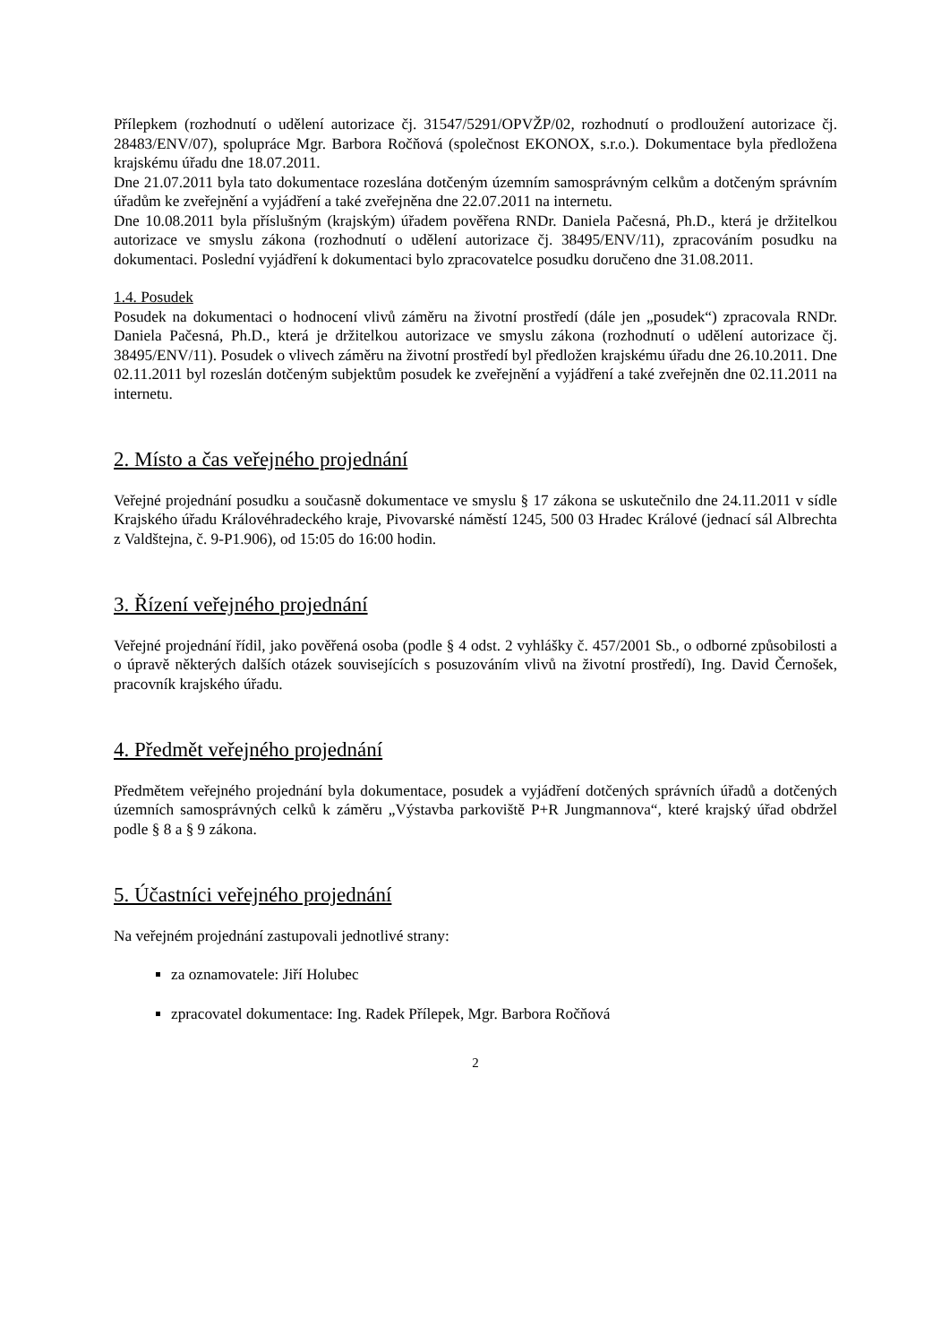Přílepkem (rozhodnutí o udělení autorizace čj. 31547/5291/OPVŽP/02, rozhodnutí o prodloužení autorizace čj. 28483/ENV/07), spolupráce Mgr. Barbora Ročňová (společnost EKONOX, s.r.o.). Dokumentace byla předložena krajskému úřadu dne 18.07.2011.
Dne 21.07.2011 byla tato dokumentace rozeslána dotčeným územním samosprávným celkům a dotčeným správním úřadům ke zveřejnění a vyjádření a také zveřejněna dne 22.07.2011 na internetu.
Dne 10.08.2011 byla příslušným (krajským) úřadem pověřena RNDr. Daniela Pačesná, Ph.D., která je držitelkou autorizace ve smyslu zákona (rozhodnutí o udělení autorizace čj. 38495/ENV/11), zpracováním posudku na dokumentaci. Poslední vyjádření k dokumentaci bylo zpracovatelce posudku doručeno dne 31.08.2011.
1.4. Posudek
Posudek na dokumentaci o hodnocení vlivů záměru na životní prostředí (dále jen „posudek“) zpracovala RNDr. Daniela Pačesná, Ph.D., která je držitelkou autorizace ve smyslu zákona (rozhodnutí o udělení autorizace čj. 38495/ENV/11). Posudek o vlivech záměru na životní prostředí byl předložen krajskému úřadu dne 26.10.2011. Dne 02.11.2011 byl rozeslán dotčeným subjektům posudek ke zveřejnění a vyjádření a také zveřejněn dne 02.11.2011 na internetu.
2. Místo a čas veřejného projednání
Veřejné projednání posudku a současně dokumentace ve smyslu § 17 zákona se uskutečnilo dne 24.11.2011 v sídle Krajského úřadu Královéhradeckého kraje, Pivovarské náměstí 1245, 500 03 Hradec Králové (jednací sál Albrechta z Valdštejna, č. 9-P1.906), od 15:05 do 16:00 hodin.
3. Řízení veřejného projednání
Veřejné projednání řídil, jako pověřená osoba (podle § 4 odst. 2 vyhlášky č. 457/2001 Sb., o odborné způsobilosti a o úpravě některých dalších otázek souvisejících s posuzováním vlivů na životní prostředí), Ing. David Černošek, pracovník krajského úřadu.
4. Předmět veřejného projednání
Předmětem veřejného projednání byla dokumentace, posudek a vyjádření dotčených správních úřadů a dotčených územních samosprávných celků k záměru „Výstavba parkoviště P+R Jungmannova“, které krajský úřad obdržel podle § 8 a § 9 zákona.
5. Účastníci veřejného projednání
Na veřejném projednání zastupovali jednotlivé strany:
za oznamovatele: Jiří Holubec
zpracovatel dokumentace: Ing. Radek Přílepek, Mgr. Barbora Ročňová
2